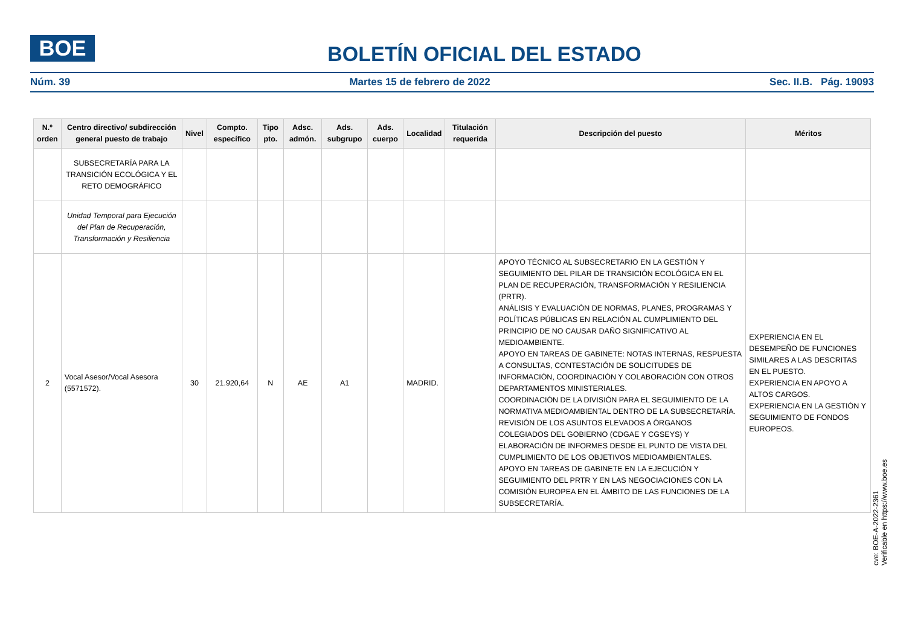BOE
BOLETÍN OFICIAL DEL ESTADO
Núm. 39 Martes 15 de febrero de 2022 Sec. II.B. Pág. 19093
| N.º orden | Centro directivo/ subdirección general puesto de trabajo | Nivel | Compto. específico | Tipo pto. | Adsc. admón. | Ads. subgrupo | Ads. cuerpo | Localidad | Titulación requerida | Descripción del puesto | Méritos |
| --- | --- | --- | --- | --- | --- | --- | --- | --- | --- | --- | --- |
| | SUBSECRETARÍA PARA LA TRANSICIÓN ECOLÓGICA Y EL RETO DEMOGRÁFICO | | | | | | | | | | |
| | Unidad Temporal para Ejecución del Plan de Recuperación, Transformación y Resiliencia | | | | | | | | | | |
| 2 | Vocal Asesor/Vocal Asesora (5571572). | 30 | 21.920,64 | N | AE | A1 | | MADRID. | | APOYO TÉCNICO AL SUBSECRETARIO EN LA GESTIÓN Y SEGUIMIENTO DEL PILAR DE TRANSICIÓN ECOLÓGICA EN EL PLAN DE RECUPERACIÓN, TRANSFORMACIÓN Y RESILIENCIA (PRTR). ANÁLISIS Y EVALUACIÓN DE NORMAS, PLANES, PROGRAMAS Y POLÍTICAS PÚBLICAS EN RELACIÓN AL CUMPLIMIENTO DEL PRINCIPIO DE NO CAUSAR DAÑO SIGNIFICATIVO AL MEDIOAMBIENTE. APOYO EN TAREAS DE GABINETE: NOTAS INTERNAS, RESPUESTA A CONSULTAS, CONTESTACIÓN DE SOLICITUDES DE INFORMACIÓN, COORDINACIÓN Y COLABORACIÓN CON OTROS DEPARTAMENTOS MINISTERIALES. COORDINACIÓN DE LA DIVISIÓN PARA EL SEGUIMIENTO DE LA NORMATIVA MEDIOAMBIENTAL DENTRO DE LA SUBSECRETARÍA. REVISIÓN DE LOS ASUNTOS ELEVADOS A ÓRGANOS COLEGIADOS DEL GOBIERNO (CDGAE Y CGSEYS) Y ELABORACIÓN DE INFORMES DESDE EL PUNTO DE VISTA DEL CUMPLIMIENTO DE LOS OBJETIVOS MEDIOAMBIENTALES. APOYO EN TAREAS DE GABINETE EN LA EJECUCIÓN Y SEGUIMIENTO DEL PRTR Y EN LAS NEGOCIACIONES CON LA COMISIÓN EUROPEA EN EL ÁMBITO DE LAS FUNCIONES DE LA SUBSECRETARÍA. | EXPERIENCIA EN EL DESEMPEÑO DE FUNCIONES SIMILARES A LAS DESCRITAS EN EL PUESTO. EXPERIENCIA EN APOYO A ALTOS CARGOS. EXPERIENCIA EN LA GESTIÓN Y SEGUIMIENTO DE FONDOS EUROPEOS. |
cve: BOE-A-2022-2361
Verificable en https://www.boe.es